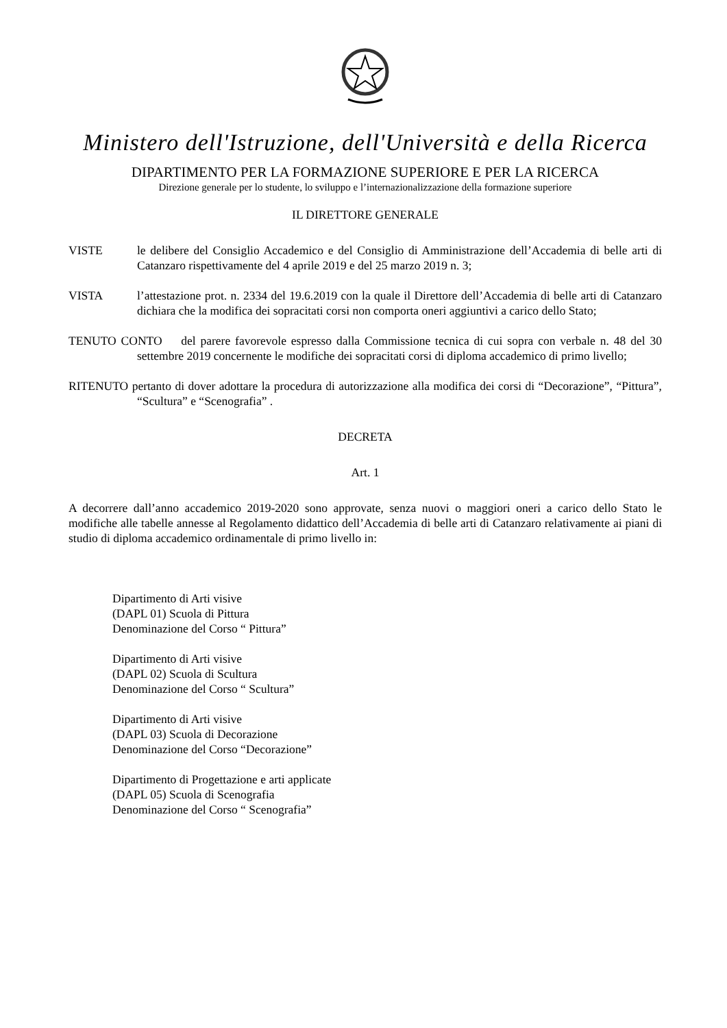Ministero dell'Istruzione, dell'Università e della Ricerca
DIPARTIMENTO PER LA FORMAZIONE SUPERIORE E PER LA RICERCA
Direzione generale per lo studente, lo sviluppo e l’internazionalizzazione della formazione superiore
IL DIRETTORE GENERALE
VISTE le delibere del Consiglio Accademico e del Consiglio di Amministrazione dell’Accademia di belle arti di Catanzaro rispettivamente del 4 aprile 2019 e del 25 marzo 2019 n. 3;
VISTA l’attestazione prot. n. 2334 del 19.6.2019 con la quale il Direttore dell’Accademia di belle arti di Catanzaro dichiara che la modifica dei sopracitati corsi non comporta oneri aggiuntivi a carico dello Stato;
TENUTO CONTO del parere favorevole espresso dalla Commissione tecnica di cui sopra con verbale n. 48 del 30 settembre 2019 concernente le modifiche dei sopracitati corsi di diploma accademico di primo livello;
RITENUTO pertanto di dover adottare la procedura di autorizzazione alla modifica dei corsi di “Decorazione”, “Pittura”, “Scultura” e “Scenografia” .
DECRETA
Art. 1
A decorrere dall’anno accademico 2019-2020 sono approvate, senza nuovi o maggiori oneri a carico dello Stato le modifiche alle tabelle annesse al Regolamento didattico dell’Accademia di belle arti di Catanzaro relativamente ai piani di studio di diploma accademico ordinamentale di primo livello in:
Dipartimento di Arti visive
(DAPL 01) Scuola di Pittura
Denominazione del Corso “ Pittura”
Dipartimento di Arti visive
(DAPL 02) Scuola di Scultura
Denominazione del Corso “ Scultura”
Dipartimento di Arti visive
(DAPL 03) Scuola di Decorazione
Denominazione del Corso “Decorazione”
Dipartimento di Progettazione e arti applicate
(DAPL 05) Scuola di Scenografia
Denominazione del Corso “ Scenografia”